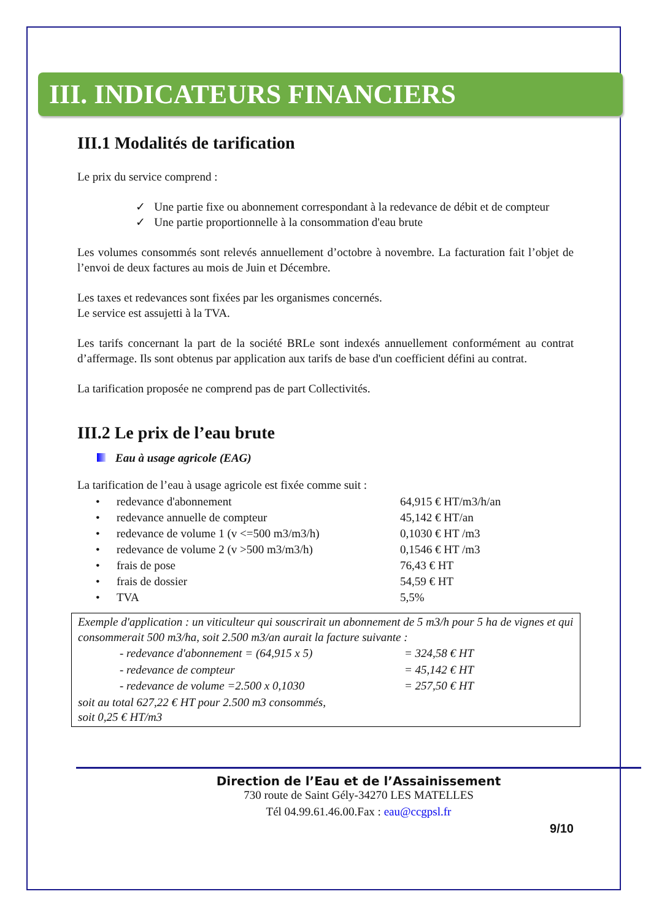III. INDICATEURS FINANCIERS
III.1 Modalités de tarification
Le prix du service comprend :
✓ Une partie fixe ou abonnement correspondant à la redevance de débit et de compteur
✓ Une partie proportionnelle à la consommation d'eau brute
Les volumes consommés sont relevés annuellement d’octobre à novembre. La facturation fait l’objet de l’envoi de deux factures au mois de Juin et Décembre.
Les taxes et redevances sont fixées par les organismes concernés.
Le service est assujetti à la TVA.
Les tarifs concernant la part de la société BRLe sont indexés annuellement conformément au contrat d’affermage. Ils sont obtenus par application aux tarifs de base d'un coefficient défini au contrat.
La tarification proposée ne comprend pas de part Collectivités.
III.2 Le prix de l’eau brute
Eau à usage agricole (EAG)
La tarification de l’eau à usage agricole est fixée comme suit :
| • | redevance d'abonnement | 64,915 € HT/m3/h/an |
| • | redevance annuelle de compteur | 45,142 € HT/an |
| • | redevance de volume 1 (v <=500 m3/m3/h) | 0,1030 € HT /m3 |
| • | redevance de volume 2 (v >500 m3/m3/h) | 0,1546 € HT /m3 |
| • | frais de pose | 76,43 € HT |
| • | frais de dossier | 54,59 € HT |
| • | TVA | 5,5% |
Exemple d'application : un viticulteur qui souscrirait un abonnement de 5 m3/h pour 5 ha de vignes et qui consommerait 500 m3/ha, soit 2.500 m3/an aurait la facture suivante :
| | - redevance d'abonnement = (64,915 x 5) | = 324,58 € HT |
| | - redevance de compteur | = 45,142 € HT |
| | - redevance de volume =2.500 x 0,1030 | = 257,50 € HT |
soit au total 627,22 € HT pour 2.500 m3 consommés,
soit 0,25 € HT/m3
Direction de l’Eau et de l’Assainissement
730 route de Saint Gély-34270 LES MATELLES
Tél 04.99.61.46.00.Fax : eau@ccgpsl.fr
9/10